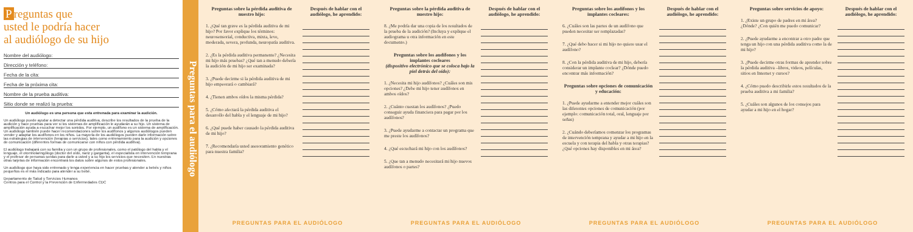Preguntas que
usted le podría hacer
al audiólogo de su hijo
Nombre del audiólogo:
Dirección y teléfono:
Fecha de la cita:
Fecha de la próxima cita:
Nombre de la prueba auditiva:
Sitio donde se realizó la prueba:
Un audiólogo es una persona que esta entrenada para examinar la audición.
Un audiólogo puede ayudar a detectar una pérdida auditiva, describe los resultados de la prueba de la audición y hace pruebas para ver si los sistemas de amplificación le ayudarán a su hijo. Un sistema de amplificación ayuda a escuchar mejor los sonidos. Por ejemplo, un audífono es un sistema de amplificación. Un audiólogo también puede hacer recomendaciones sobre los audífonos y algunos audiólogos pueden vender y adaptar los audífonos en los niños. La mayoría de los audiólogos pueden darle información sobre las estrategias de intervención (terapias o servicios), tales como entrenamiento para la audición y opciones de comunicación (diferentes formas de comunicarse con niños con pérdida auditiva).
El audiólogo trabajará con su familia y con un grupo de profesionales, como el patólogo del habla y el lenguaje, el otorrinolaringólogo (doctor del oído, nariz y garganta), el especialista en intervención temprana y el profesor de personas sordas para darle a usted y a su hijo los servicios que necesiten. En nuestras otras tarjetas de información encontrará los datos sobre algunos de estos profesionales.
Un audiólogo que haya sido entrenado y tenga experiencia en hacer pruebas y atender a bebés y niños pequeños es el más indicado para atender a su bebé.
Departamento de Salud y Servicios Humanos
Centros para el Control y la Prevención de Enfermedades CDC
Preguntas para el audiólogo
Preguntas sobre la pérdida auditiva de nuestro hijo:
1. ¿Qué tan grave es la pérdida auditiva de mi hijo? Por favor explique los términos: neurosensorial, conductiva, mixta, leve, moderada, severa, profunda, neuropatía auditiva.
2. ¿Es la pérdida auditiva permanente? ¿Necesita mi hijo más pruebas? ¿Qué tan a menudo debería la audición de mi hijo ser examinada?
3. ¿Puede decirme si la pérdida auditiva de mi hijo empeorará o cambiará?
4. ¿Tienen ambos oídos la misma pérdida?
5. ¿Cómo afectará la pérdida auditiva el desarrollo del habla y el lenguaje de mi hijo?
6. ¿Qué puede haber causado la pérdida auditiva de mi hijo?
7. ¿Recomendaría usted asesoramiento genético para nuestra familia?
Después de hablar con el audiólogo, he aprendido:
PREGUNTAS PARA EL AUDIÓLOGO
Preguntas sobre la pérdida auditiva de nuestro hijo:
8. ¿Me podría dar una copia de los resultados de la prueba de la audición? (Incluya y explique el audiograma u otra información en este documento.)
Preguntas sobre los audífonos y los implantes cocleares
(dispositivo electrónico que se coloca bajo la piel detrás del oído):
1. ¿Necesita mi hijo audífonos? ¿Cuáles son mis opciones? ¿Debe mi hijo tener audífonos en ambos oídos?
2. ¿Cuánto cuestan los audífonos? ¿Puedo conseguir ayuda financiera para pagar por los audífonos?
3. ¿Puede ayudarme a contactar un programa que me preste los audífonos?
4. ¿Qué escuchará mi hijo con los audífonos?
5. ¿Que tan a menudo necesitará mi hijo nuevos audífonos o partes?
Después de hablar con el audiólogo, he aprendido:
PREGUNTAS PARA EL AUDIÓLOGO
Preguntas sobre los audífonos y los implantes cocleares:
6. ¿Cuáles son las partes de un audífono que pueden necesitar ser remplazadas?
7. ¿Qué debo hacer si mi hijo no quiere usar el audífono?
8. ¿Con la pérdida auditiva de mi hijo, debería considerar un implante coclear? ¿Dónde puedo encontrar más información?
Preguntas sobre opciones de comunicación y educación:
1. ¿Puede ayudarme a entender mejor cuáles son las diferentes opciones de comunicación (por ejemplo: comunicación total, oral, lenguaje por señas)
2. ¿Cuándo deberíamos comenzar los programas de intervención temprana y ayudar a mi hijo en la escuela y con terapia del habla y otras terapias? ¿Qué opciones hay disponibles en mi área?
Después de hablar con el audiólogo, he aprendido:
PREGUNTAS PARA EL AUDIÓLOGO
Preguntas sobre servicios de apoyo:
1. ¿Existe un grupo de padres en mi área? ¿Dónde? ¿Con quién me puedo comunicar?
2. ¿Puede ayudarme a encontrar a otro padre que tenga un hijo con una pérdida auditiva como la de mi hijo?
3. ¿Puede decirme otras formas de aprender sobre la pérdida auditiva –libros, videos, películas, sitios en Internet y cursos?
4. ¿Cómo puedo describirle estos resultados de la prueba auditiva a mi familia?
5. ¿Cuáles son algunos de los consejos para ayudar a mi hijo en el hogar?
Después de hablar con el audiólogo, he aprendido:
PREGUNTAS PARA EL AUDIÓLOGO